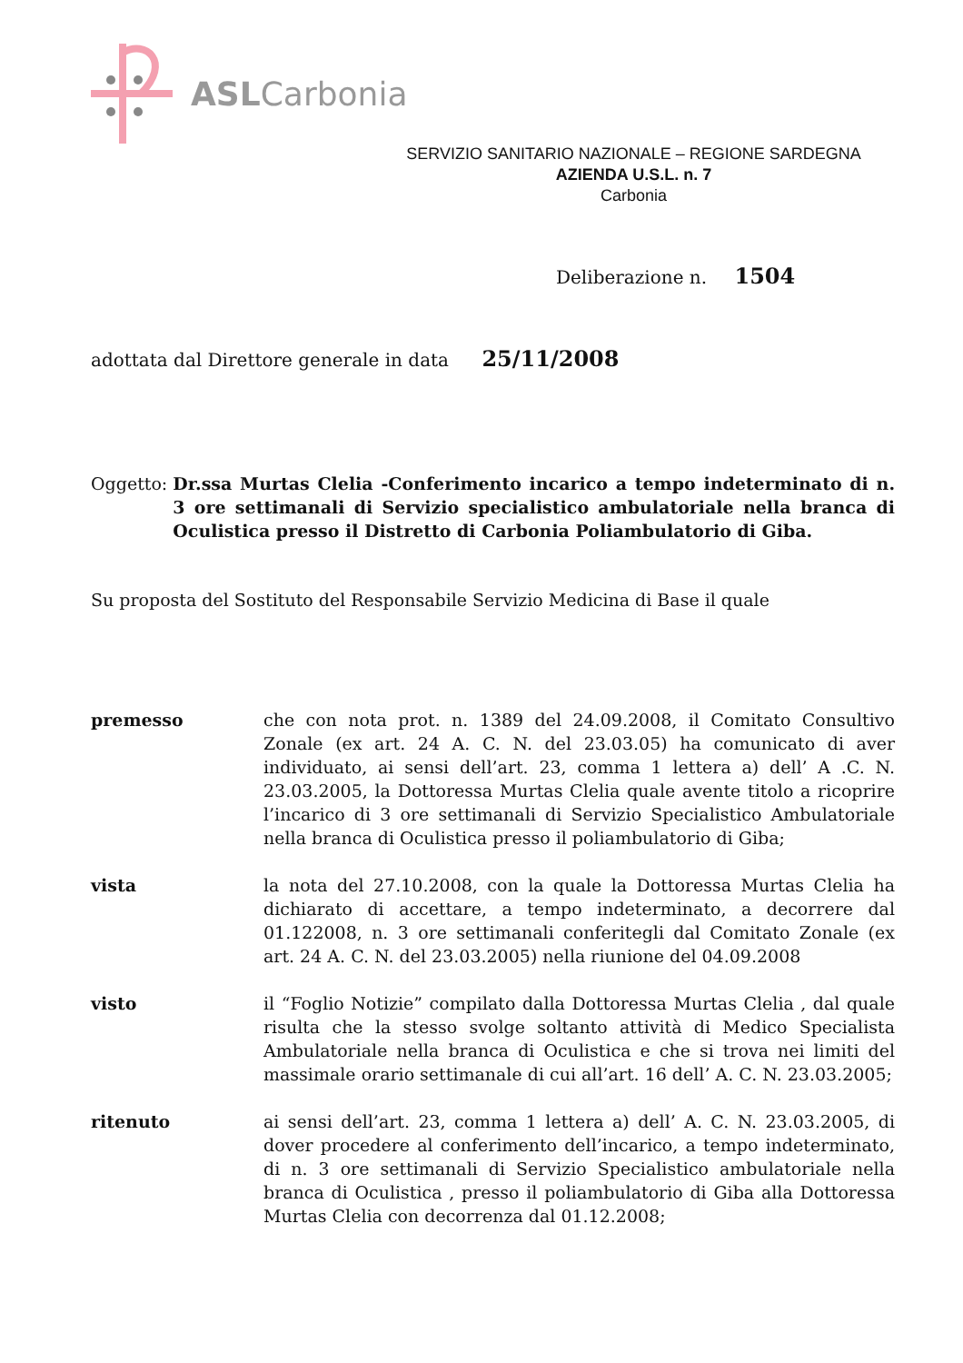ASLCarbonia
SERVIZIO SANITARIO NAZIONALE – REGIONE SARDEGNA
AZIENDA U.S.L. n. 7
Carbonia
Deliberazione n. 1504
adottata dal Direttore generale in data 25/11/2008
Oggetto: Dr.ssa Murtas Clelia -Conferimento incarico a tempo indeterminato di n. 3 ore settimanali di Servizio specialistico ambulatoriale nella branca di Oculistica presso il Distretto di Carbonia Poliambulatorio di Giba.
Su proposta del Sostituto del Responsabile Servizio Medicina di Base il quale
premesso che con nota prot. n. 1389 del 24.09.2008, il Comitato Consultivo Zonale (ex art. 24 A. C. N. del 23.03.05) ha comunicato di aver individuato, ai sensi dell’art. 23, comma 1 lettera a) dell’ A .C. N. 23.03.2005, la Dottoressa Murtas Clelia quale avente titolo a ricoprire l’incarico di 3 ore settimanali di Servizio Specialistico Ambulatoriale nella branca di Oculistica presso il poliambulatorio di Giba;
vista la nota del 27.10.2008, con la quale la Dottoressa Murtas Clelia ha dichiarato di accettare, a tempo indeterminato, a decorrere dal 01.122008, n. 3 ore settimanali conferitegli dal Comitato Zonale (ex art. 24 A. C. N. del 23.03.2005) nella riunione del 04.09.2008
visto il “Foglio Notizie” compilato dalla Dottoressa Murtas Clelia , dal quale risulta che la stesso svolge soltanto attività di Medico Specialista Ambulatoriale nella branca di Oculistica e che si trova nei limiti del massimale orario settimanale di cui all’art. 16 dell’ A. C. N. 23.03.2005;
ritenuto ai sensi dell’art. 23, comma 1 lettera a) dell’ A. C. N. 23.03.2005, di dover procedere al conferimento dell’incarico, a tempo indeterminato, di n. 3 ore settimanali di Servizio Specialistico ambulatoriale nella branca di Oculistica , presso il poliambulatorio di Giba alla Dottoressa Murtas Clelia con decorrenza dal 01.12.2008;